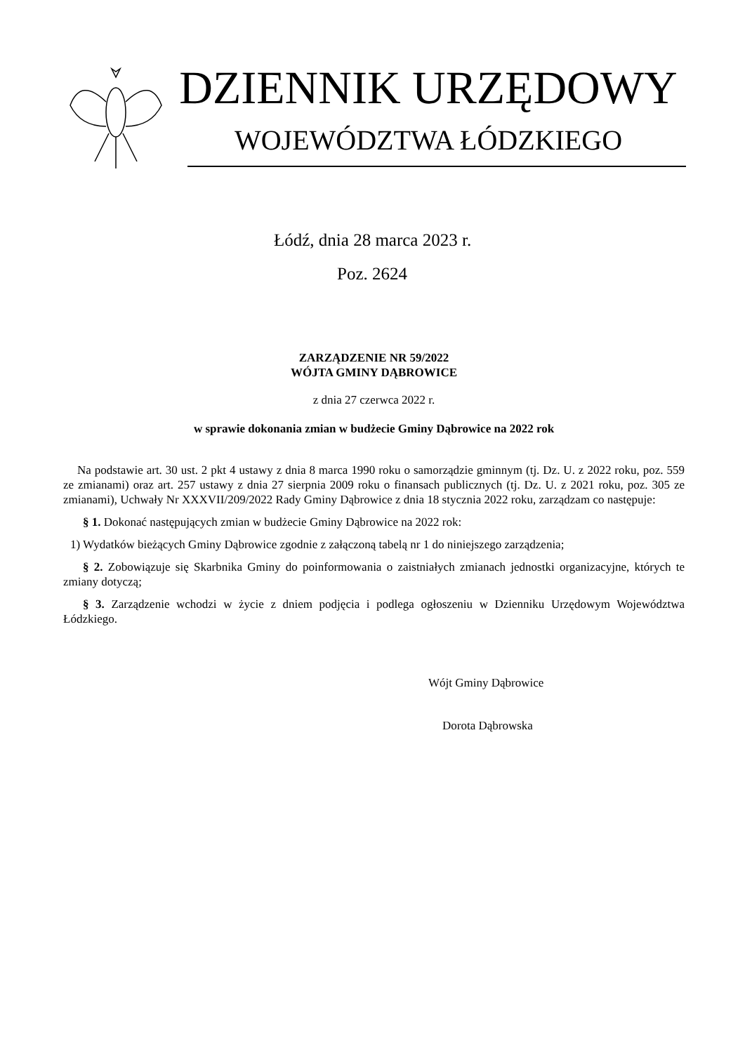DZIENNIK URZĘDOWY
WOJEWÓDZTWA ŁÓDZKIEGO
Łódź, dnia 28 marca 2023 r.
Poz. 2624
ZARZĄDZENIE NR 59/2022
WÓJTA GMINY DĄBROWICE
z dnia 27 czerwca 2022 r.
w sprawie dokonania zmian w budżecie Gminy Dąbrowice na 2022 rok
Na podstawie art. 30 ust. 2 pkt 4 ustawy z dnia 8 marca 1990 roku o samorządzie gminnym (tj. Dz. U. z 2022 roku, poz. 559 ze zmianami) oraz art. 257 ustawy z dnia 27 sierpnia 2009 roku o finansach publicznych (tj. Dz. U. z 2021 roku, poz. 305 ze zmianami), Uchwały Nr XXXVII/209/2022 Rady Gminy Dąbrowice z dnia 18 stycznia 2022 roku, zarządzam co następuje:
§ 1. Dokonać następujących zmian w budżecie Gminy Dąbrowice na 2022 rok:
1) Wydatków bieżących Gminy Dąbrowice zgodnie z załączoną tabelą nr 1 do niniejszego zarządzenia;
§ 2. Zobowiązuje się Skarbnika Gminy do poinformowania o zaistniałych zmianach jednostki organizacyjne, których te zmiany dotyczą;
§ 3. Zarządzenie wchodzi w życie z dniem podjęcia i podlega ogłoszeniu w Dzienniku Urzędowym Województwa Łódzkiego.
Wójt Gminy Dąbrowice
Dorota Dąbrowska